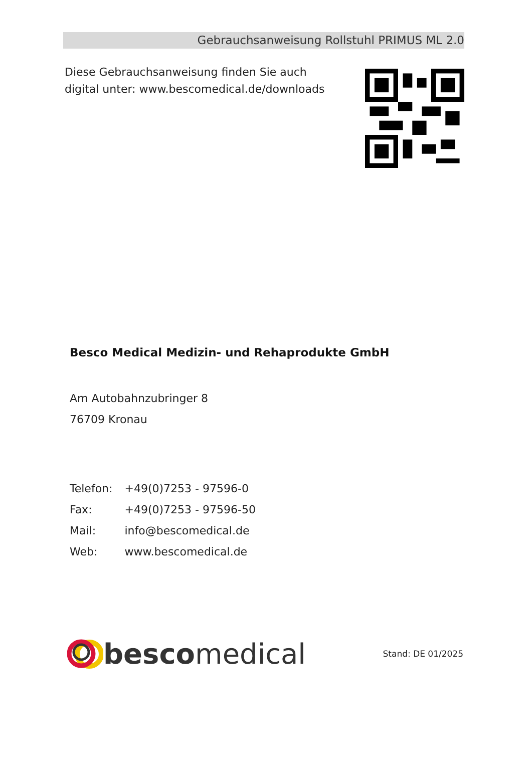Gebrauchsanweisung Rollstuhl PRIMUS ML 2.0
Diese Gebrauchsanweisung finden Sie auch
digital unter: www.bescomedical.de/downloads
Besco Medical Medizin- und Rehaprodukte GmbH
Am Autobahnzubringer 8
76709 Kronau
| Telefon: | +49(0)7253 - 97596-0 |
| Fax: | +49(0)7253 - 97596-50 |
| Mail: | info@bescomedical.de |
| Web: | www.bescomedical.de |
besco medical
Stand: DE 01/2025